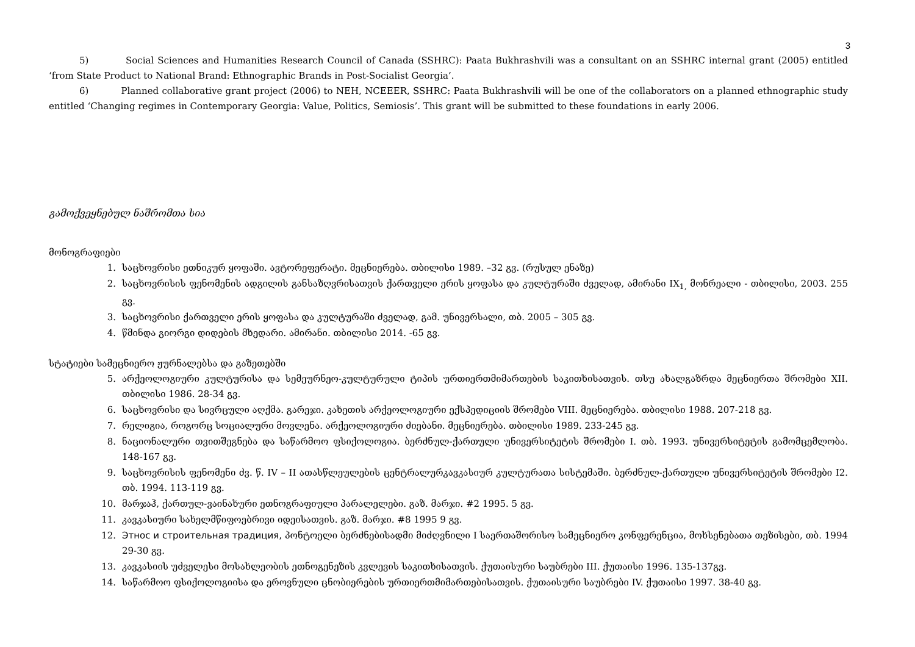3
5) Social Sciences and Humanities Research Council of Canada (SSHRC): Paata Bukhrashvili was a consultant on an SSHRC internal grant (2005) entitled ‘from State Product to National Brand: Ethnographic Brands in Post-Socialist Georgia’.
6) Planned collaborative grant project (2006) to NEH, NCEEER, SSHRC: Paata Bukhrashvili will be one of the collaborators on a planned ethnographic study entitled ‘Changing regimes in Contemporary Georgia: Value, Politics, Semiosis’. This grant will be submitted to these foundations in early 2006.
გამოქვეყნებულ ნაშრომთა სია
მონოგრაფიები
1. საცხოვრისი ეთნიკურ ყოფაში. ავტორეფერატი. მეცნიერება. თბილისი 1989. –32 გვ. (რუსულ ენაზე)
2. საცხოვრისის ფენომენის ადგილის განსაზღვრისათვის ქართველი ერის ყოფასა და კულტურაში ძველად, ამირანი IX<sub>1,</sub> მონრეალი - თბილისი, 2003. 255 გვ.
3. საცხოვრისი ქართველი ერის ყოფასა და კულტურაში ძველად, გამ. უნივერსალი, თბ. 2005 – 305 გვ.
4. წმინდა გიორგი დიდების მხედარი. ამირანი. თბილისი 2014. -65 გვ.
სტატიები სამეცნიერო ჟურნალებსა და გაზეთებში
5. არქეოლოგიური კულტურისა და სემეურნეო-კულტურული ტიპის ურთიერთმიმართების საკითხისათვის. თსუ ახალგაზრდა მეცნიერთა შრომები XII. თბილისი 1986. 28-34 გვ.
6. საცხოვრისი და სივრცული აღქმა. გარეჯი. კახეთის არქეოლოგიური ექსპედიციის შრომები VIII. მეცნიერება. თბილისი 1988. 207-218 გვ.
7. რელიგია, როგორც სოციალური მოვლენა. არქეოლოგიური ძიებანი. მეცნიერება. თბილისი 1989. 233-245 გვ.
8. ნაციონალური თვითშეგნება და საწარმოო ფსიქოლოგია. ბერძნულ-ქართული უნივერსიტეტის შრომები I. თბ. 1993. უნივერსიტეტის გამომცემლობა. 148-167 გვ.
9. საცხოვრისის ფენომენი ძვ. წ. IV – II ათასწლეულების ცენტრალურკავკასიურ კულტურათა სისტემაში. ბერძნულ-ქართული უნივერსიტეტის შრომები I2. თბ. 1994. 113-119 გვ.
10. მარჯაჰ, ქართულ-ვაინახური ეთნოგრაფიული პარალელები. გაზ. მარჯი. #2 1995. 5 გვ.
11. კავკასიური სახელმწიფოებრივი იდეისათვის. გაზ. მარჯი. #8 1995 9 გვ.
12. Этнос и строительная традиция, პონტოელი ბერძნებისადმი მიძღვნილი I საერთაშორისო სამეცნიერო კონფერენცია, მოხსენებათა თეზისები, თბ. 1994 29-30 გვ.
13. კავკასიის უძველესი მოსახლეობის ეთნოგენეზის კვლევის საკითხისათვის. ქუთაისური საუბრები III. ქუთაისი 1996. 135-137გვ.
14. საწარმოო ფსიქოლოგიისა და ეროვნული ცნობიერების ურთიერთმიმართებისათვის. ქუთაისური საუბრები IV. ქუთაისი 1997. 38-40 გვ.